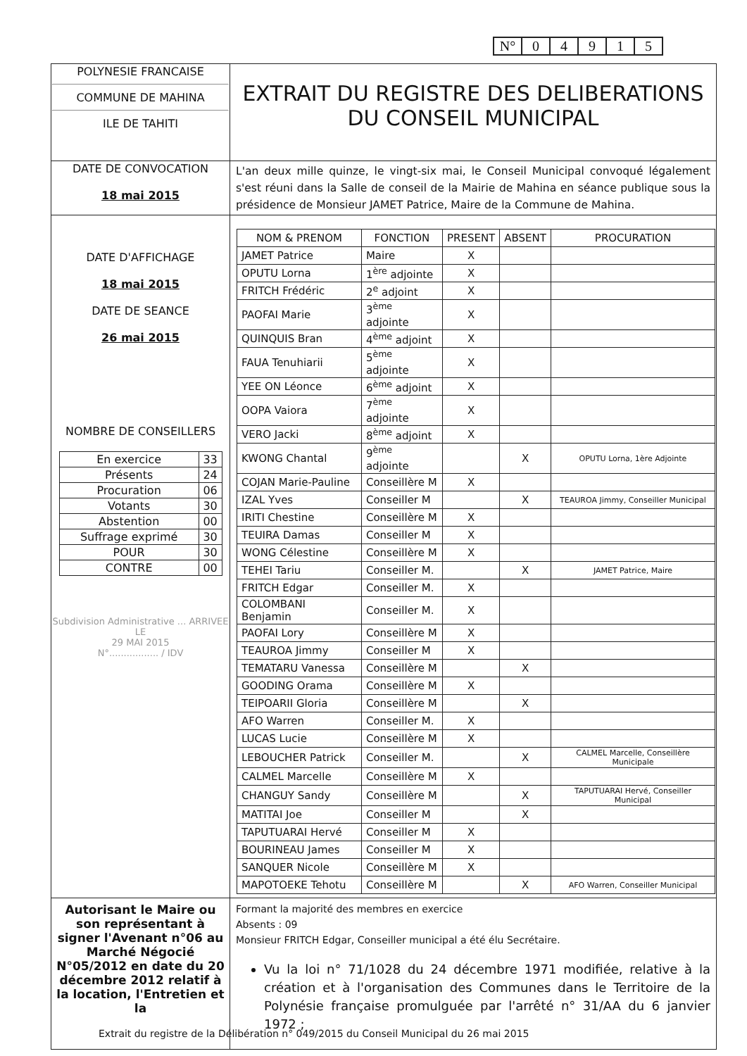| N° | 0 | 4 | 9 | 1 | 5 |
| POLYNESIE FRANCAISE COMMUNE DE MAHINA ILE DE TAHITI | EXTRAIT DU REGISTRE DES DELIBERATIONS DU CONSEIL MUNICIPAL |
| DATE DE CONVOCATION 18 mai 2015 | L'an deux mille quinze, le vingt-six mai, le Conseil Municipal convoqué légalement s'est réuni dans la Salle de conseil de la Mairie de Mahina en séance publique sous la présidence de Monsieur JAMET Patrice, Maire de la Commune de Mahina. |
| DATE D'AFFICHAGE 18 mai 2015 DATE DE SEANCE 26 mai 2015 NOMBRE DE CONSEILLERS / En exercice / 33 / / Présents / 24 / / Procuration / 06 / / Votants / 30 / / Abstention / 00 / / Suffrage exprimé / 30 / / POUR / 30 / / CONTRE / 00 / Subdivision Administrative ... ARRIVEE LE 29 MAI 2015 N°................. / IDV | / NOM & PRENOM / FONCTION / PRESENT / ABSENT / PROCURATION / / --- / --- / --- / --- / --- / / JAMET Patrice / Maire / X / / / / OPUTU Lorna / 1<sup>ère</sup> adjointe / X / / / / FRITCH Frédéric / 2<sup>e</sup> adjoint / X / / / / PAOFAI Marie / 3<sup>ème</sup> adjointe / X / / / / QUINQUIS Bran / 4<sup>ème</sup> adjoint / X / / / / FAUA Tenuhiarii / 5<sup>ème</sup> adjointe / X / / / / YEE ON Léonce / 6<sup>ème</sup> adjoint / X / / / / OOPA Vaiora / 7<sup>ème</sup> adjointe / X / / / / VERO Jacki / 8<sup>ème</sup> adjoint / X / / / / KWONG Chantal / 9<sup>ème</sup> adjointe / / X / OPUTU Lorna, 1ère Adjointe / / COJAN Marie-Pauline / Conseillère M / X / / / / IZAL Yves / Conseiller M / / X / TEAUROA Jimmy, Conseiller Municipal / / IRITI Chestine / Conseillère M / X / / / / TEUIRA Damas / Conseiller M / X / / / / WONG Célestine / Conseillère M / X / / / / TEHEI Tariu / Conseiller M. / / X / JAMET Patrice, Maire / / FRITCH Edgar / Conseiller M. / X / / / / COLOMBANI Benjamin / Conseiller M. / X / / / / PAOFAI Lory / Conseillère M / X / / / / TEAUROA Jimmy / Conseiller M / X / / / / TEMATARU Vanessa / Conseillère M / / X / / / GOODING Orama / Conseillère M / X / / / / TEIPOARII Gloria / Conseillère M / / X / / / AFO Warren / Conseiller M. / X / / / / LUCAS Lucie / Conseillère M / X / / / / LEBOUCHER Patrick / Conseiller M. / / X / CALMEL Marcelle, Conseillère Municipale / / CALMEL Marcelle / Conseillère M / X / / / / CHANGUY Sandy / Conseillère M / / X / TAPUTUARAI Hervé, Conseiller Municipal / / MATITAI Joe / Conseiller M / / X / / / TAPUTUARAI Hervé / Conseiller M / X / / / / BOURINEAU James / Conseiller M / X / / / / SANQUER Nicole / Conseillère M / X / / / / MAPOTOEKE Tehotu / Conseillère M / / X / AFO Warren, Conseiller Municipal / |
| Autorisant le Maire ou son représentant à signer l'Avenant n°06 au Marché Négocié N°05/2012 en date du 20 décembre 2012 relatif à la location, l'Entretien et la | Formant la majorité des membres en exercice Absents : 09 Monsieur FRITCH Edgar, Conseiller municipal a été élu Secrétaire. Vu la loi n° 71/1028 du 24 décembre 1971 modifiée, relative à la création et à l'organisation des Communes dans le Territoire de la Polynésie française promulguée par l'arrêté n° 31/AA du 6 janvier 1972 ; |
Extrait du registre de la Délibération n° 049/2015 du Conseil Municipal du 26 mai 2015